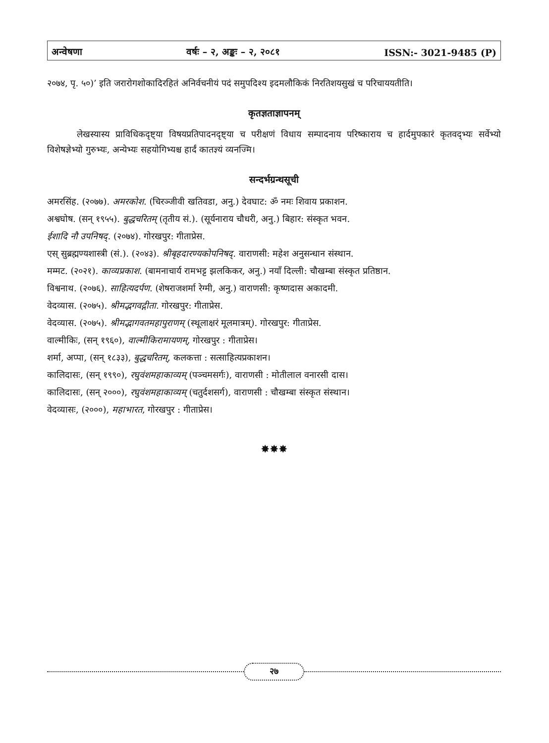अन्वेषणा वर्षः – २, अङ्कः – २, २०८१ ISSN:- 3021-9485 (P)
२०७४, पृ. ५०)’ इति जरारोगशोकादिरहितं अनिर्वचनीयं पदं समुपदिश्य इदमलौकिकं निरतिशयसुखं च परिचाययतीति।
कृतज्ञताज्ञापनम्
लेखस्यास्य प्राविधिकदृष्ट्या विषयप्रतिपादनदृष्ट्या च परीक्षणं विधाय सम्पादनाय परिष्काराय च हार्दमुपकारं कृतवद्भ्यः सर्वेभ्यो विशेषज्ञेभ्यो गुरुभ्यः, अन्येभ्यः सहयोगिभ्यश्च हार्दं कातज्ञ्यं व्यनज्मि।
सन्दर्भग्रन्थसूची
अमरसिंह. (२०७७). अमरकोश. (चिरञ्जीवी खतिवडा, अनु.) देवघाट: ॐ नमः शिवाय प्रकाशन.
अश्वघोष. (सन् १९५५). बुद्धचरितम् (तृतीय सं.). (सूर्यनाराय चौधरी, अनु.) बिहार: संस्कृत भवन.
ईशादि नौ उपनिषद्. (२०७४). गोरखपुर: गीताप्रेस.
एस् सुब्रह्मण्यशास्त्री (सं.). (२०४३). श्रीबृहदारण्यकोपनिषद्. वाराणसी: महेश अनुसन्धान संस्थान.
मम्मट. (२०२१). काव्यप्रकाश. (बामनाचार्य रामभट्ट झलकिकर, अनु.) नयाँ दिल्ली: चौखम्बा संस्कृत प्रतिष्ठान.
विश्वनाथ. (२०७६). साहित्यदर्पण. (शेषराजशर्मा रेग्मी, अनु.) वाराणसी: कृष्णदास अकादमी.
वेदव्यास. (२०७५). श्रीमद्भगवद्गीता. गोरखपुर: गीताप्रेस.
वेदव्यास. (२०७५). श्रीमद्भागवतमहापुराणम् (स्थूलाक्षरं मूलमात्रम्). गोरखपुर: गीताप्रेस.
वाल्मीकिः, (सन् १९६०), वाल्मीकिरामायणम्, गोरखपुर : गीताप्रेस।
शर्मा, अप्पा, (सन् १८३३), बुद्धचरितम्, कलकत्ता : सत्साहित्यप्रकाशन।
कालिदासः, (सन् १९९०), रघुवंशमहाकाव्यम् (पञ्चमसर्गः), वाराणसी : मोतीलाल वनारसी दास।
कालिदासः, (सन् २०००), रघुवंशमहाकाव्यम् (चतुर्दशसर्ग), वाराणसी : चौखम्बा संस्कृत संस्थान।
वेदव्यासः, (२०००), महाभारत, गोरखपुर : गीताप्रेस।
✸✸✸
२७